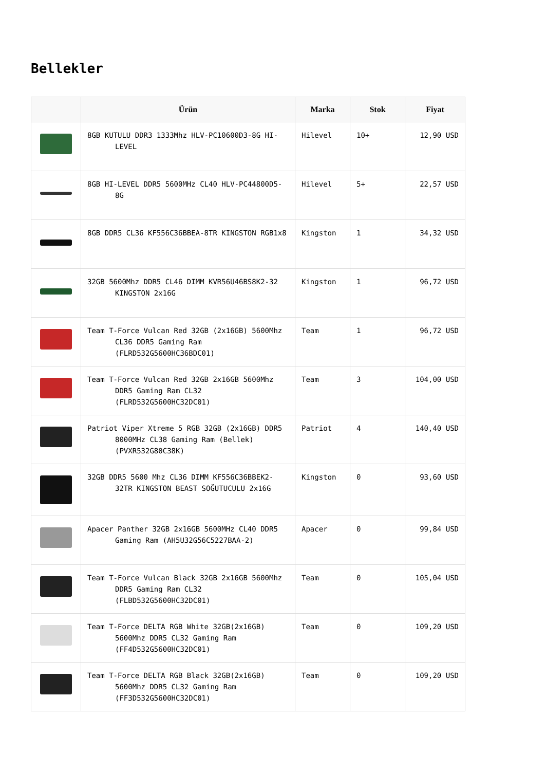Bellekler
| | Ürün | Marka | Stok | Fiyat |
| --- | --- | --- | --- | --- |
| | 8GB KUTULU DDR3 1333Mhz HLV-PC10600D3-8G HI-LEVEL | Hilevel | 10+ | 12,90 USD |
| | 8GB HI-LEVEL DDR5 5600MHz CL40 HLV-PC44800D5-8G | Hilevel | 5+ | 22,57 USD |
| | 8GB DDR5 CL36 KF556C36BBEA-8TR KINGSTON RGB1x8 | Kingston | 1 | 34,32 USD |
| | 32GB 5600Mhz DDR5 CL46 DIMM KVR56U46BS8K2-32 KINGSTON 2x16G | Kingston | 1 | 96,72 USD |
| | Team T-Force Vulcan Red 32GB (2x16GB) 5600Mhz CL36 DDR5 Gaming Ram (FLRD532G5600HC36BDC01) | Team | 1 | 96,72 USD |
| | Team T-Force Vulcan Red 32GB 2x16GB 5600Mhz DDR5 Gaming Ram CL32 (FLRD532G5600HC32DC01) | Team | 3 | 104,00 USD |
| | Patriot Viper Xtreme 5 RGB 32GB (2x16GB) DDR5 8000MHz CL38 Gaming Ram (Bellek) (PVXR532G80C38K) | Patriot | 4 | 140,40 USD |
| | 32GB DDR5 5600 Mhz CL36 DIMM KF556C36BBEK2-32TR KINGSTON BEAST SOĞUTUCULU 2x16G | Kingston | 0 | 93,60 USD |
| | Apacer Panther 32GB 2x16GB 5600MHz CL40 DDR5 Gaming Ram (AH5U32G56C5227BAA-2) | Apacer | 0 | 99,84 USD |
| | Team T-Force Vulcan Black 32GB 2x16GB 5600Mhz DDR5 Gaming Ram CL32 (FLBD532G5600HC32DC01) | Team | 0 | 105,04 USD |
| | Team T-Force DELTA RGB White 32GB(2x16GB) 5600Mhz DDR5 CL32 Gaming Ram (FF4D532G5600HC32DC01) | Team | 0 | 109,20 USD |
| | Team T-Force DELTA RGB Black 32GB(2x16GB) 5600Mhz DDR5 CL32 Gaming Ram (FF3D532G5600HC32DC01) | Team | 0 | 109,20 USD |